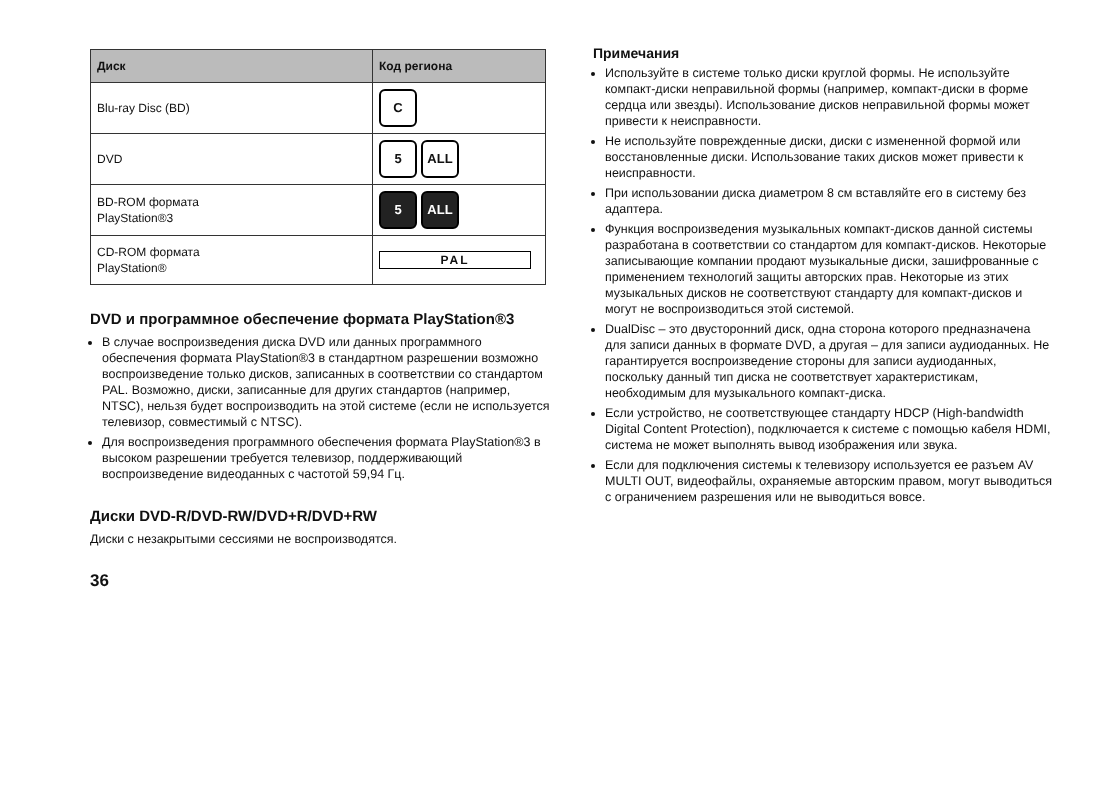| Диск | Код региона |
| --- | --- |
| Blu-ray Disc (BD) | C |
| DVD | 5 ALL |
| BD-ROM формата PlayStation®3 | 5 ALL |
| CD-ROM формата PlayStation® | PAL |
DVD и программное обеспечение формата PlayStation®3
В случае воспроизведения диска DVD или данных программного обеспечения формата PlayStation®3 в стандартном разрешении возможно воспроизведение только дисков, записанных в соответствии со стандартом PAL. Возможно, диски, записанные для других стандартов (например, NTSC), нельзя будет воспроизводить на этой системе (если не используется телевизор, совместимый с NTSC).
Для воспроизведения программного обеспечения формата PlayStation®3 в высоком разрешении требуется телевизор, поддерживающий воспроизведение видеоданных с частотой 59,94 Гц.
Диски DVD-R/DVD-RW/DVD+R/DVD+RW
Диски с незакрытыми сессиями не воспроизводятся.
Примечания
Используйте в системе только диски круглой формы. Не используйте компакт-диски неправильной формы (например, компакт-диски в форме сердца или звезды). Использование дисков неправильной формы может привести к неисправности.
Не используйте поврежденные диски, диски с измененной формой или восстановленные диски. Использование таких дисков может привести к неисправности.
При использовании диска диаметром 8 см вставляйте его в систему без адаптера.
Функция воспроизведения музыкальных компакт-дисков данной системы разработана в соответствии со стандартом для компакт-дисков. Некоторые записывающие компании продают музыкальные диски, зашифрованные с применением технологий защиты авторских прав. Некоторые из этих музыкальных дисков не соответствуют стандарту для компакт-дисков и могут не воспроизводиться этой системой.
DualDisc – это двусторонний диск, одна сторона которого предназначена для записи данных в формате DVD, а другая – для записи аудиоданных. Не гарантируется воспроизведение стороны для записи аудиоданных, поскольку данный тип диска не соответствует характеристикам, необходимым для музыкального компакт-диска.
Если устройство, не соответствующее стандарту HDCP (High-bandwidth Digital Content Protection), подключается к системе с помощью кабеля HDMI, система не может выполнять вывод изображения или звука.
Если для подключения системы к телевизору используется ее разъем AV MULTI OUT, видеофайлы, охраняемые авторским правом, могут выводиться с ограничением разрешения или не выводиться вовсе.
36